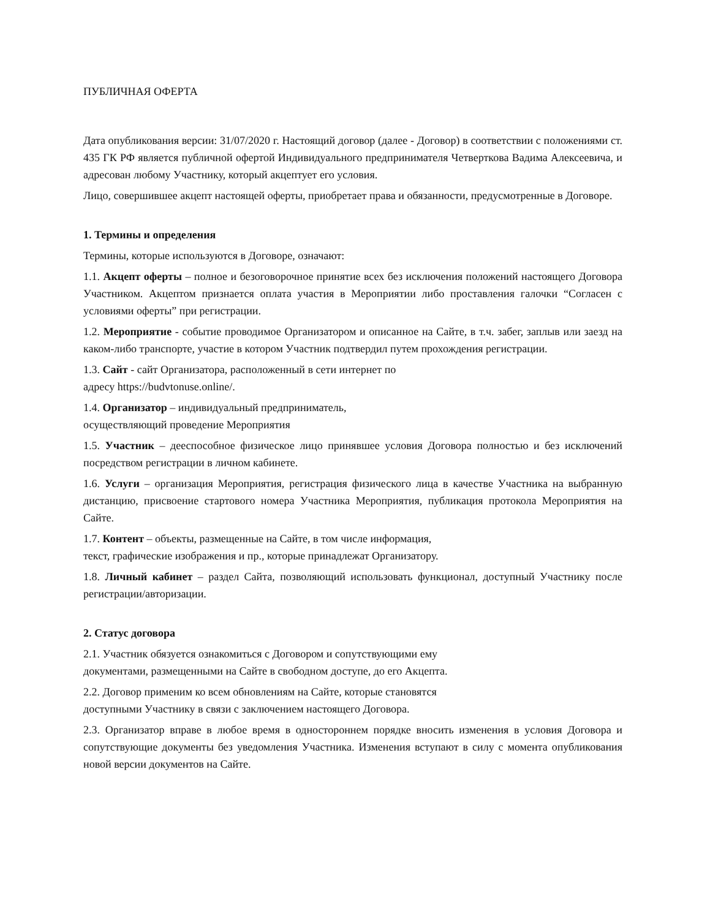ПУБЛИЧНАЯ ОФЕРТА
Дата опубликования версии: 31/07/2020 г. Настоящий договор (далее - Договор) в соответствии с положениями ст. 435 ГК РФ является публичной офертой Индивидуального предпринимателя Четверткова Вадима Алексеевича, и адресован любому Участнику, который акцептует его условия.
Лицо, совершившее акцепт настоящей оферты, приобретает права и обязанности, предусмотренные в Договоре.
1. Термины и определения
Термины, которые используются в Договоре, означают:
1.1. Акцепт оферты – полное и безоговорочное принятие всех без исключения положений настоящего Договора Участником. Акцептом признается оплата участия в Мероприятии либо проставления галочки “Согласен с условиями оферты” при регистрации.
1.2. Мероприятие - событие проводимое Организатором и описанное на Сайте, в т.ч. забег, заплыв или заезд на каком-либо транспорте, участие в котором Участник подтвердил путем прохождения регистрации.
1.3. Сайт - сайт Организатора, расположенный в сети интернет по
адресу https://budvtonuse.online/.
1.4. Организатор – индивидуальный предприниматель,
осуществляющий проведение Мероприятия
1.5. Участник – дееспособное физическое лицо принявшее условия Договора полностью и без исключений посредством регистрации в личном кабинете.
1.6. Услуги – организация Мероприятия, регистрация физического лица в качестве Участника на выбранную дистанцию, присвоение стартового номера Участника Мероприятия, публикация протокола Мероприятия на Сайте.
1.7. Контент – объекты, размещенные на Сайте, в том числе информация,
текст, графические изображения и пр., которые принадлежат Организатору.
1.8. Личный кабинет – раздел Сайта, позволяющий использовать функционал, доступный Участнику после регистрации/авторизации.
2. Статус договора
2.1. Участник обязуется ознакомиться с Договором и сопутствующими ему
документами, размещенными на Сайте в свободном доступе, до его Акцепта.
2.2. Договор применим ко всем обновлениям на Сайте, которые становятся
доступными Участнику в связи с заключением настоящего Договора.
2.3. Организатор вправе в любое время в одностороннем порядке вносить изменения в условия Договора и сопутствующие документы без уведомления Участника. Изменения вступают в силу с момента опубликования новой версии документов на Сайте.